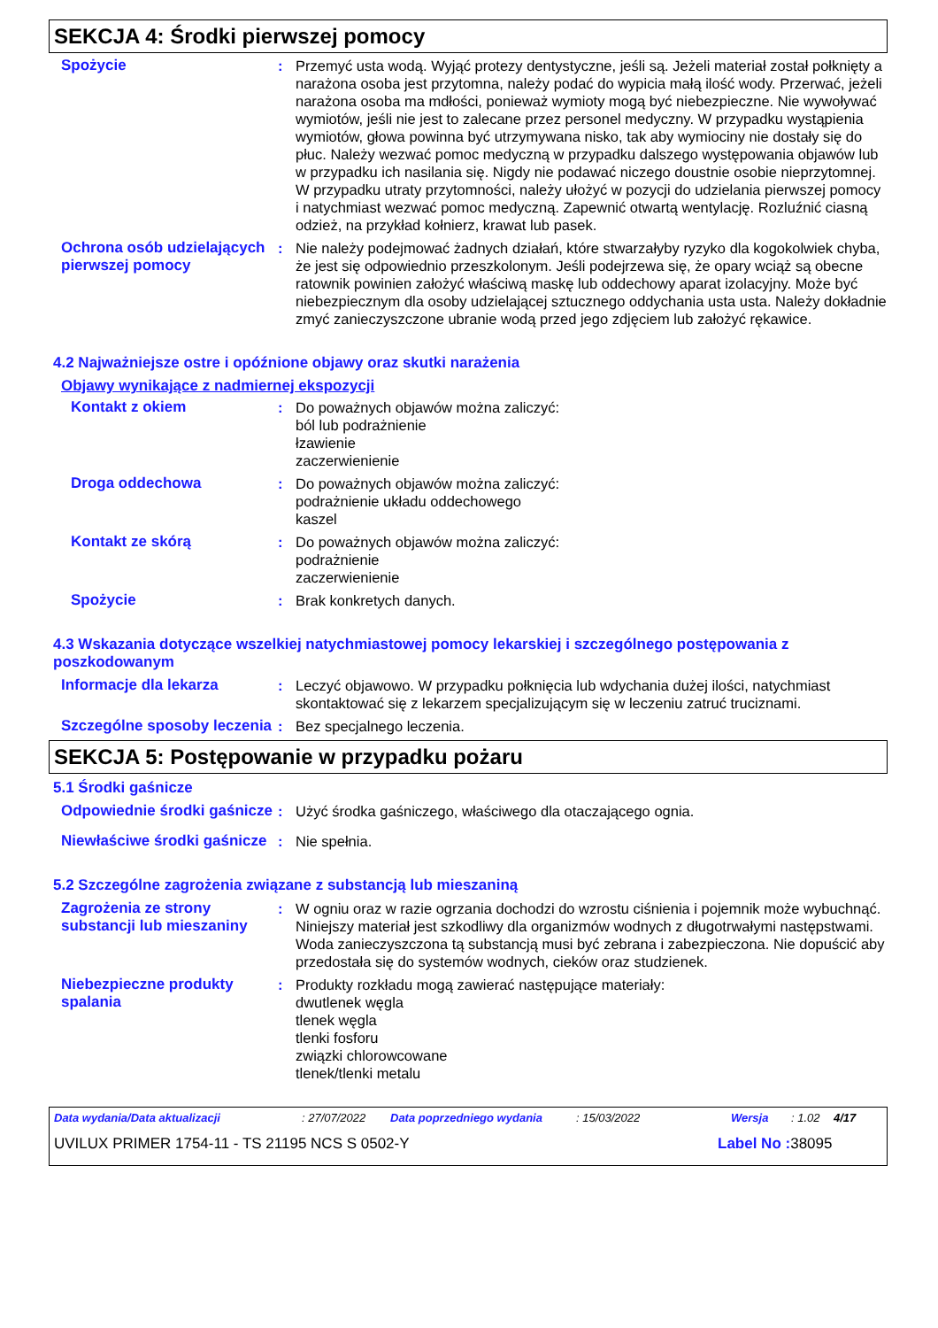SEKCJA 4: Środki pierwszej pomocy
Spożycie : Przemyć usta wodą. Wyjąć protezy dentystyczne, jeśli są. Jeżeli materiał został połknięty a narażona osoba jest przytomna, należy podać do wypicia małą ilość wody. Przerwać, jeżeli narażona osoba ma mdłości, ponieważ wymioty mogą być niebezpieczne. Nie wywoływać wymiotów, jeśli nie jest to zalecane przez personel medyczny. W przypadku wystąpienia wymiotów, głowa powinna być utrzymywana nisko, tak aby wymiociny nie dostały się do płuc. Należy wezwać pomoc medyczną w przypadku dalszego występowania objawów lub w przypadku ich nasilania się. Nigdy nie podawać niczego doustnie osobie nieprzytomnej. W przypadku utraty przytomności, należy ułożyć w pozycji do udzielania pierwszej pomocy i natychmiast wezwać pomoc medyczną. Zapewnić otwartą wentylację. Rozluźnić ciasną odzież, na przykład kołnierz, krawat lub pasek.
Ochrona osób udzielających pierwszej pomocy
: Nie należy podejmować żadnych działań, które stwarzałyby ryzyko dla kogokolwiek chyba, że jest się odpowiednio przeszkolonym. Jeśli podejrzewa się, że opary wciąż są obecne ratownik powinien założyć właściwą maskę lub oddechowy aparat izolacyjny. Może być niebezpiecznym dla osoby udzielającej sztucznego oddychania usta usta. Należy dokładnie zmyć zanieczyszczone ubranie wodą przed jego zdjęciem lub założyć rękawice.
4.2 Najważniejsze ostre i opóźnione objawy oraz skutki narażenia
Objawy wynikające z nadmiernej ekspozycji
Kontakt z okiem : Do poważnych objawów można zaliczyć:
ból lub podrażnienie
łzawienie
zaczerwienienie
Droga oddechowa : Do poważnych objawów można zaliczyć:
podrażnienie układu oddechowego
kaszel
Kontakt ze skórą : Do poważnych objawów można zaliczyć:
podrażnienie
zaczerwienienie
Spożycie : Brak konkretych danych.
4.3 Wskazania dotyczące wszelkiej natychmiastowej pomocy lekarskiej i szczególnego postępowania z poszkodowanym
Informacje dla lekarza : Leczyć objawowo. W przypadku połknięcia lub wdychania dużej ilości, natychmiast skontaktować się z lekarzem specjalizującym się w leczeniu zatruć truciznami.
Szczególne sposoby leczenia
: Bez specjalnego leczenia.
SEKCJA 5: Postępowanie w przypadku pożaru
5.1 Środki gaśnicze
Odpowiednie środki gaśnicze
: Użyć środka gaśniczego, właściwego dla otaczającego ognia.
Niewłaściwe środki gaśnicze
: Nie spełnia.
5.2 Szczególne zagrożenia związane z substancją lub mieszaniną
Zagrożenia ze strony substancji lub mieszaniny
: W ogniu oraz w razie ogrzania dochodzi do wzrostu ciśnienia i pojemnik może wybuchnąć. Niniejszy materiał jest szkodliwy dla organizmów wodnych z długotrwałymi następstwami. Woda zanieczyszczona tą substancją musi być zebrana i zabezpieczona. Nie dopuścić aby przedostała się do systemów wodnych, cieków oraz studzienek.
Niebezpieczne produkty spalania
: Produkty rozkładu mogą zawierać następujące materiały:
dwutlenek węgla
tlenek węgla
tlenki fosforu
związki chlorowcowane
tlenek/tlenki metalu
Data wydania/Data aktualizacji: 27/07/2022 Data poprzedniego wydania: 15/03/2022 Wersja: 1.02 4/17
UVILUX PRIMER 1754-11 - TS 21195 NCS S 0502-Y Label No : 38095